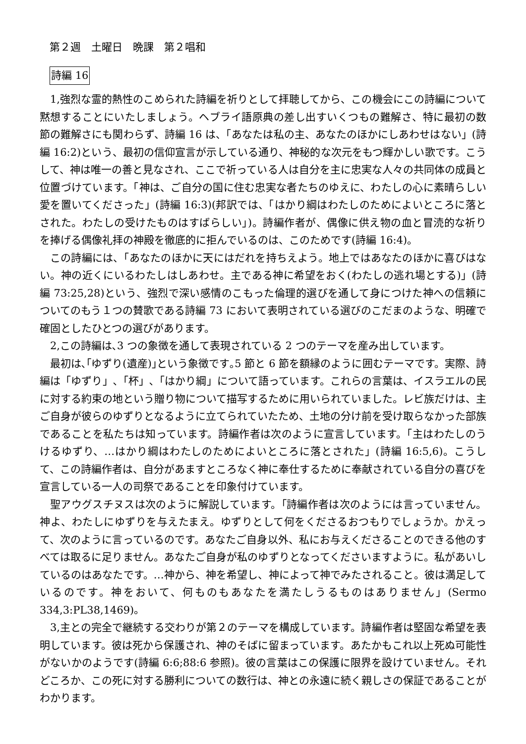第２週　土曜日　晩課　第２唱和
詩編 16
1,強烈な霊的熱性のこめられた詩編を祈りとして拝聴してから、この機会にこの詩編について黙想することにいたしましょう。ヘブライ語原典の差し出すいくつもの難解さ、特に最初の数節の難解さにも関わらず、詩編 16 は、「あなたは私の主、あなたのほかにしあわせはない」(詩編 16:2)という、最初の信仰宣言が示している通り、神秘的な次元をもつ輝かしい歌です。こうして、神は唯一の善と見なされ、ここで祈っている人は自分を主に忠実な人々の共同体の成員と位置づけています。「神は、ご自分の国に住む忠実な者たちのゆえに、わたしの心に素晴らしい愛を置いてくださった」(詩編 16:3)(邦訳では、「はかり綱はわたしのためによいところに落とされた。わたしの受けたものはすばらしい」)。詩編作者が、偶像に供え物の血と冒涜的な祈りを捧げる偶像礼拝の神殿を徹底的に拒んでいるのは、このためです(詩編 16:4)。
この詩編には、「あなたのほかに天にはだれを持ちえよう。地上ではあなたのほかに喜びはない。神の近くにいるわたしはしあわせ。主である神に希望をおく(わたしの逃れ場とする)」(詩編 73:25,28)という、強烈で深い感情のこもった倫理的選びを通して身につけた神への信頼についてのもう１つの賛歌である詩編 73 において表明されている選びのこだまのような、明確で確固としたひとつの選びがあります。
2,この詩編は､3 つの象徴を通して表現されている 2 つのテーマを産み出しています。
最初は､｢ゆずり(遺産)｣という象徴です｡5 節と 6 節を額縁のように囲むテーマです。実際、詩編は「ゆずり」､「杯」､「はかり綱」について語っています。これらの言葉は、イスラエルの民に対する約束の地という贈り物について描写するために用いられていました。レビ族だけは、主ご自身が彼らのゆずりとなるように立てられていたため、土地の分け前を受け取らなかった部族であることを私たちは知っています。詩編作者は次のように宣言しています。「主はわたしのうけるゆずり、…はかり綱はわたしのためによいところに落とされた」(詩編 16:5,6)。こうして、この詩編作者は、自分があますところなく神に奉仕するために奉献されている自分の喜びを宣言している一人の司祭であることを印象付けています。
聖アウグスチヌスは次のように解説しています。｢詩編作者は次のようには言っていません。神よ、わたしにゆずりを与えたまえ。ゆずりとして何をくださるおつもりでしょうか。かえって、次のように言っているのです。あなたご自身以外、私にお与えくださることのできる他のすべては取るに足りません。あなたご自身が私のゆずりとなってくださいますように。私があいしているのはあなたです。…神から、神を希望し、神によって神でみたされること。彼は満足しているのです。神をおいて、何ものもあなたを満たしうるものはありません」(Sermo 334,3:PL38,1469)。
3,主との完全で継続する交わりが第２のテーマを構成しています。詩編作者は堅固な希望を表明しています。彼は死から保護され、神のそばに留まっています。あたかもこれ以上死ぬ可能性がないかのようです(詩編 6:6;88:6 参照)。彼の言葉はこの保護に限界を設けていません。それどころか、この死に対する勝利についての数行は、神との永遠に続く親しさの保証であることがわかります。